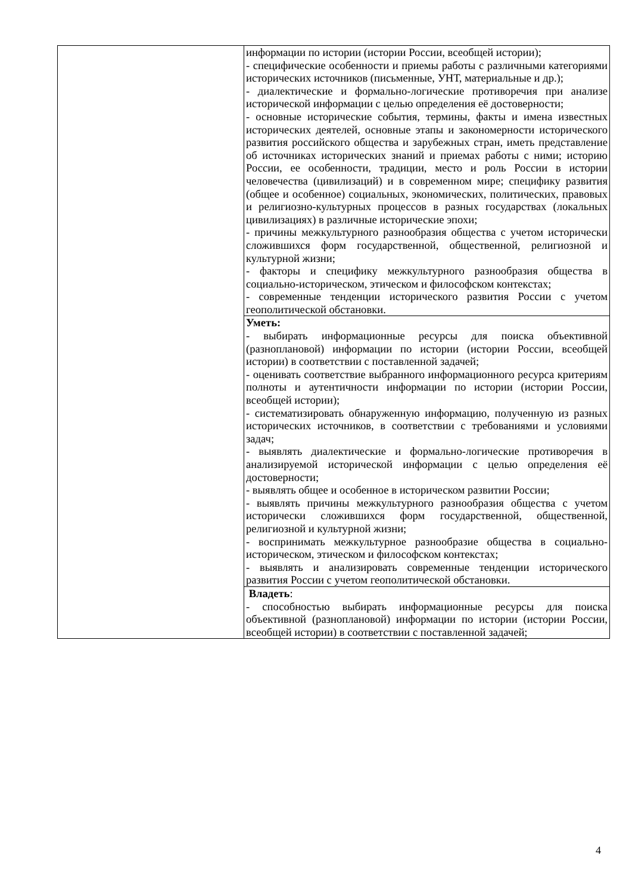| | информации по истории (истории России, всеобщей истории); - специфические особенности и приемы работы с различными категориями исторических источников (письменные, УНТ, материальные и др.); - диалектические и формально-логические противоречия при анализе исторической информации с целью определения её достоверности; - основные исторические события, термины, факты и имена известных исторических деятелей, основные этапы и закономерности исторического развития российского общества и зарубежных стран, иметь представление об источниках исторических знаний и приемах работы с ними; историю России, ее особенности, традиции, место и роль России в истории человечества (цивилизаций) и в современном мире; специфику развития (общее и особенное) социальных, экономических, политических, правовых и религиозно-культурных процессов в разных государствах (локальных цивилизациях) в различные исторические эпохи; - причины межкультурного разнообразия общества с учетом исторически сложившихся форм государственной, общественной, религиозной и культурной жизни; - факторы и специфику межкультурного разнообразия общества в социально-историческом, этическом и философском контекстах; - современные тенденции исторического развития России с учетом геополитической обстановки. |
| | Уметь: - выбирать информационные ресурсы для поиска объективной (разноплановой) информации по истории (истории России, всеобщей истории) в соответствии с поставленной задачей; - оценивать соответствие выбранного информационного ресурса критериям полноты и аутентичности информации по истории (истории России, всеобщей истории); - систематизировать обнаруженную информацию, полученную из разных исторических источников, в соответствии с требованиями и условиями задач; - выявлять диалектические и формально-логические противоречия в анализируемой исторической информации с целью определения её достоверности; - выявлять общее и особенное в историческом развитии России; - выявлять причины межкультурного разнообразия общества с учетом исторически сложившихся форм государственной, общественной, религиозной и культурной жизни; - воспринимать межкультурное разнообразие общества в социально-историческом, этическом и философском контекстах; - выявлять и анализировать современные тенденции исторического развития России с учетом геополитической обстановки. |
| | Владеть : - способностью выбирать информационные ресурсы для поиска объективной (разноплановой) информации по истории (истории России, всеобщей истории) в соответствии с поставленной задачей; |
4